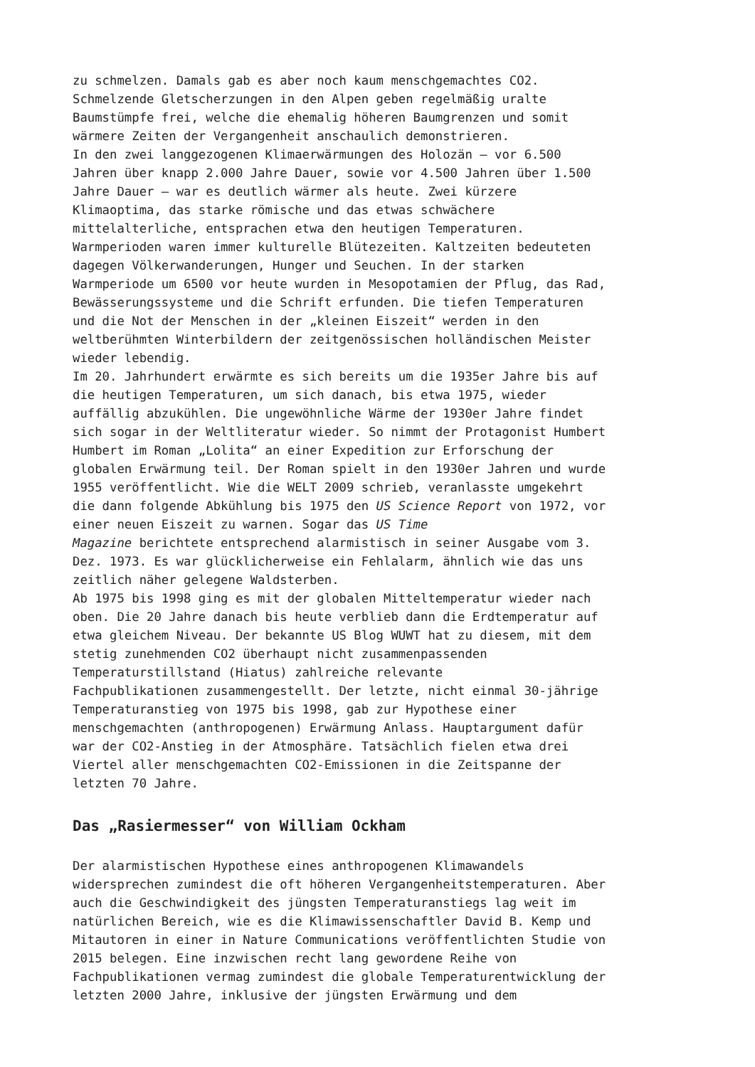zu schmelzen. Damals gab es aber noch kaum menschgemachtes CO2. Schmelzende Gletscherzungen in den Alpen geben regelmäßig uralte Baumstümpfe frei, welche die ehemalig höheren Baumgrenzen und somit wärmere Zeiten der Vergangenheit anschaulich demonstrieren. In den zwei langgezogenen Klimaerwärmungen des Holozän – vor 6.500 Jahren über knapp 2.000 Jahre Dauer, sowie vor 4.500 Jahren über 1.500 Jahre Dauer – war es deutlich wärmer als heute. Zwei kürzere Klimaoptima, das starke römische und das etwas schwächere mittelalterliche, entsprachen etwa den heutigen Temperaturen. Warmperioden waren immer kulturelle Blütezeiten. Kaltzeiten bedeuteten dagegen Völkerwanderungen, Hunger und Seuchen. In der starken Warmperiode um 6500 vor heute wurden in Mesopotamien der Pflug, das Rad, Bewässerungssysteme und die Schrift erfunden. Die tiefen Temperaturen und die Not der Menschen in der „kleinen Eiszeit“ werden in den weltberühmten Winterbildern der zeitgenössischen holländischen Meister wieder lebendig. Im 20. Jahrhundert erwärmte es sich bereits um die 1935er Jahre bis auf die heutigen Temperaturen, um sich danach, bis etwa 1975, wieder auffällig abzukühlen. Die ungewöhnliche Wärme der 1930er Jahre findet sich sogar in der Weltliteratur wieder. So nimmt der Protagonist Humbert Humbert im Roman „Lolita“ an einer Expedition zur Erforschung der globalen Erwärmung teil. Der Roman spielt in den 1930er Jahren und wurde 1955 veröffentlicht. Wie die WELT 2009 schrieb, veranlasste umgekehrt die dann folgende Abkühlung bis 1975 den US Science Report von 1972, vor einer neuen Eiszeit zu warnen. Sogar das US Time Magazine berichtete entsprechend alarmistisch in seiner Ausgabe vom 3. Dez. 1973. Es war glücklicherweise ein Fehlalarm, ähnlich wie das uns zeitlich näher gelegene Waldsterben. Ab 1975 bis 1998 ging es mit der globalen Mitteltemperatur wieder nach oben. Die 20 Jahre danach bis heute verblieb dann die Erdtemperatur auf etwa gleichem Niveau. Der bekannte US Blog WUWT hat zu diesem, mit dem stetig zunehmenden CO2 überhaupt nicht zusammenpassenden Temperaturstillstand (Hiatus) zahlreiche relevante Fachpublikationen zusammengestellt. Der letzte, nicht einmal 30-jährige Temperaturanstieg von 1975 bis 1998, gab zur Hypothese einer menschgemachten (anthropogenen) Erwärmung Anlass. Hauptargument dafür war der CO2-Anstieg in der Atmosphäre. Tatsächlich fielen etwa drei Viertel aller menschgemachten CO2-Emissionen in die Zeitspanne der letzten 70 Jahre.
Das „Rasiermesser“ von William Ockham
Der alarmistischen Hypothese eines anthropogenen Klimawandels widersprechen zumindest die oft höheren Vergangenheitstemperaturen. Aber auch die Geschwindigkeit des jüngsten Temperaturanstiegs lag weit im natürlichen Bereich, wie es die Klimawissenschaftler David B. Kemp und Mitautoren in einer in Nature Communications veröffentlichten Studie von 2015 belegen. Eine inzwischen recht lang gewordene Reihe von Fachpublikationen vermag zumindest die globale Temperaturentwicklung der letzten 2000 Jahre, inklusive der jüngsten Erwärmung und dem